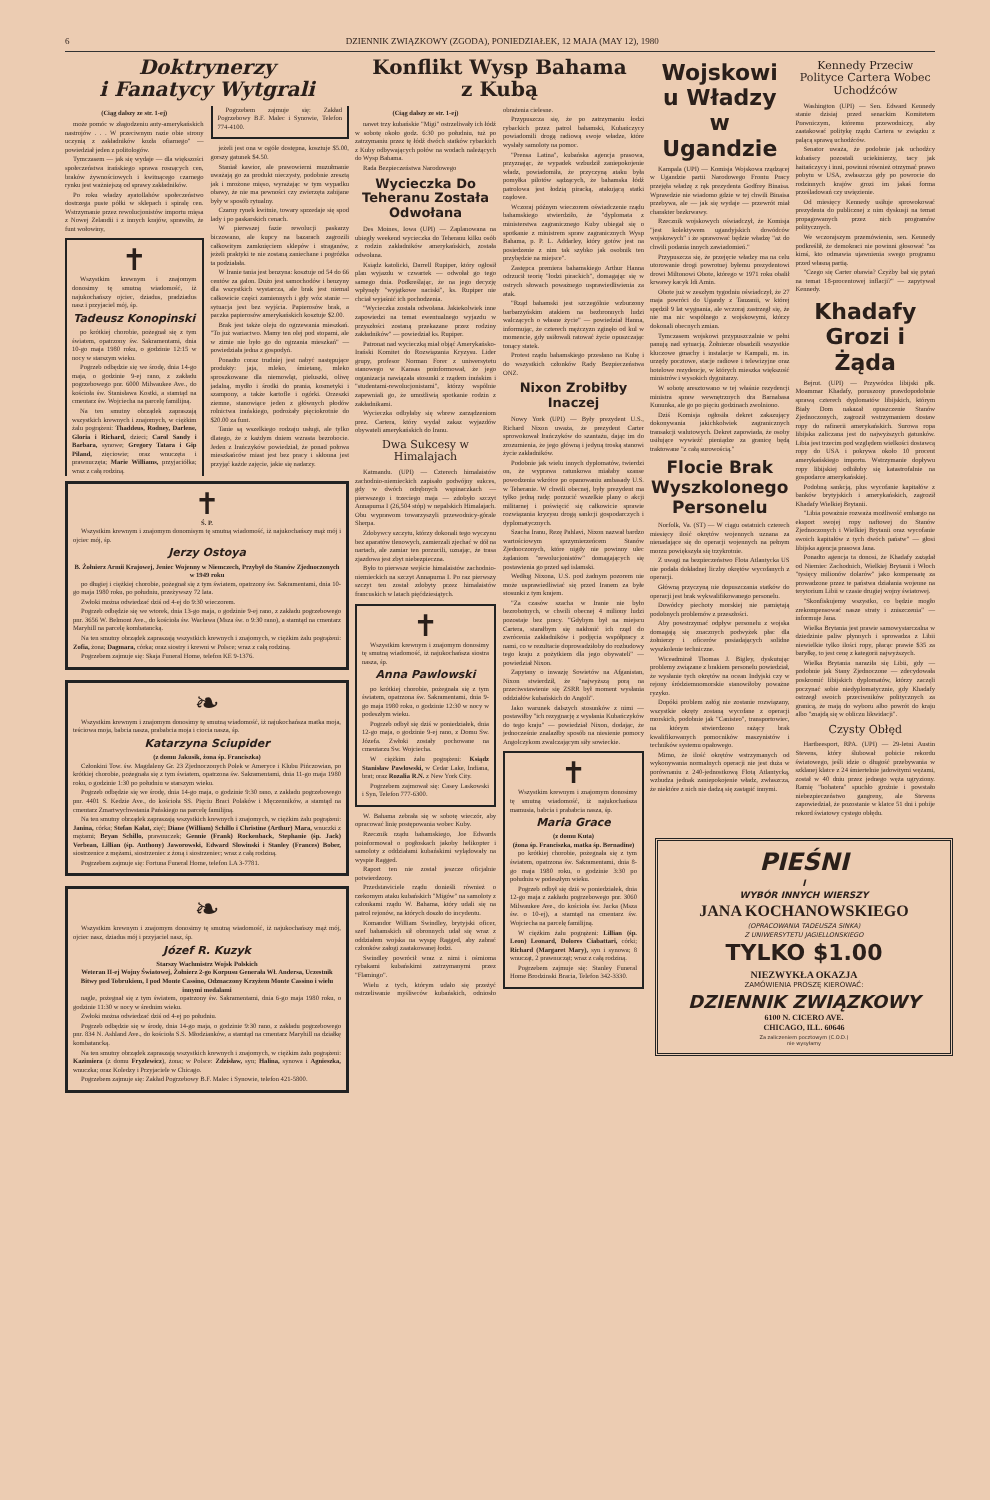6 DZIENNIK ZWIĄZKOWY (ZGODA), PONIEDZIAŁEK, 12 MAJA (MAY 12), 1980
Doktrynerzy
i Fanatycy Wytgrali
(Ciąg dalszy ze str. 1-ej)
może pomóc w złagodzeniu anty-amerykańskich nastrojów . . . W przeciwnym razie obie strony uczynią z zakładników kozła ofiarnego" — powiedział jeden z politologów.
Tymczasem — jak się wydaje — dla większości społeczeństwa irańskiego sprawa rosnących cen, braków żywnościowych i kwitnącego czarnego rynku jest ważniejszą od sprawy zakładników.
Po roku władzy ayatollahów społeczeństwo dostrzega puste półki w sklepach i spiralę cen. Wstrzymanie przez rewolucjonistów importu mięsa z Nowej Zelandii i z innych krajów, sprawiło, że funt wołowiny,
✝
Wszystkim krewnym i znajomym donosimy tę smutną wiadomość, iż najukochańszy ojciec, dziadus, pradziadus nasz i przyjaciel mój, śp.
Tadeusz Konopinski
po krótkiej chorobie, pożegnał się z tym światem, opatrzony św. Sakramentami, dnia 10-go maja 1980 roku, o godzinie 12:15 w nocy w starszym wieku.
Pogrzeb odbędzie się we środę, dnia 14-go maja, o godzinie 9-ej rano, z zakładu pogrzebowego pnr. 6000 Milwaukee Ave., do kościoła św. Stanisława Kostki, a stamtąd na cmentarz św. Wojciecha na parcelę familijną.
Na ten smutny obrządek zapraszają wszystkich krewnych i znajomych, w ciężkim żalu pogrążeni: Thaddeus, Rodney, Darlene, Gloria i Richard, dzieci; Carol Sandy i Barbara, synowe; Gregory Tatara i Gip Piland, zięciowie; oraz wnuczęta i prawnuczęta; Marie Williams, przyjaciółka; wraz z całą rodziną.
Pogrzebem zajmuje się: Zakład Pogrzebowy B.F. Malec i Synowie, Telefon 774-4100.
jeżeli jest ona w ogóle dostępna, kosztuje $5.00, gorszy gatunek $4.50.
Staniał kawior, ale prawowierni muzułmanie uważają go za produkt nieczysty, podobnie zresztą jak i mrożone mięso, wyrażając w tym wypadku obawy, że nie ma pewności czy zwierzęta zabijane były w sposób rytualny.
Czarny rynek kwitnie, towary sprzedaje się spod lady i po paskarskich cenach.
W pierwszej fazie rewolucji paskarzy biczowano, ale kupcy na bazarach zagrozili całkowitym zamknięciem sklepów i straganów, jeżeli praktyki te nie zostaną zaniechane i pogróżka ta podziałała.
W Iranie tania jest benzyna: kosztuje od 54 do 66 centów za galon. Dużo jest samochodów i benzyny dla wszystkich wystarcza, ale brak jest niemal całkowicie części zamiennych i gdy wóz stanie — sytuacja jest bez wyjścia. Papierosów brak, a paczka papierosów amerykańskich kosztuje $2.00.
Brak jest także oleju do ogrzewania mieszkań. "To już wariactwo. Mamy ten olej pod stopami, ale w zimie nie było go do ogrzania mieszkań" — powiedziała jedna z gospodyń.
Ponadto coraz trudniej jest nabyć następujące produkty: jaja, mleko, śmietanę, mleko sproszkowane dla niemowląt, pieluszki, oliwę jadalną, mydło i środki do prania, kosmetyki i szampony, a także kartofle i ogórki. Orzeszki ziemne, stanowiące jeden z głównych płodów rolnictwa irańskiego, podrożały pięciokrotnie do $20.00 za funt.
Tanie są wszelkiego rodzaju usługi, ale tylko dlatego, że z każdym dniem wzrasta bezrobocie. Jeden z Irańczyków powiedział, że ponad połowa mieszkańców miast jest bez pracy i skłonna jest przyjąć każde zajęcie, jakie się nadarzy.
✝
Ś. P.
Wszystkim krewnym i znajomym donomisym tę smutną wiadomość, iż najukochańszy mąż mój i ojciec mój, śp.
Jerzy Ostoya
B. Żołnierz Armii Krajowej, Jeniec Wojenny w Niemczech, Przybył do Stanów Zjednoczonych w 1949 roku
po długiej i ciężkiej chorobie, pożegnał się z tym światem, opatrzony św. Sakramentami, dnia 10-go maja 1980 roku, po południu, przeżywszy 72 lata.
Zwłoki można odwiedzać dziś od 4-ej do 9:30 wieczorem.
Pogrzeb odbędzie się we wtorek, dnia 13-go maja, o godzinie 9-ej rano, z zakładu pogrzebowego pnr. 3656 W. Belmont Ave., do kościoła św. Wacława (Msza św. o 9:30 rano), a stamtąd na cmentarz Maryhill na parcelę kombatancką.
Na ten smutny obrządek zapraszają wszystkich krewnych i znajomych, w ciężkim żalu pogrążeni: Zofia, żona; Dagmara, córka; oraz siostry i krewni w Polsce; wraz z całą rodziną.
Pogrzebem zajmuje się: Skaja Funeral Home, telefon KE 9-1376.
❧
Wszystkim krewnym i znajomym donosimy tę smutną wiadomość, iż najukochańsza matka moja, teściowa moja, babcia nasza, prababcia moja i ciocia nasza, śp.
Katarzyna Sciupider
(z domu Jakusik, żona śp. Franciszka)
Członkini Tow. św. Magdaleny Gr. 23 Zjednoczonych Polek w Ameryce i Klubu Pińczowian, po krótkiej chorobie, pożegnała się z tym światem, opatrzona św. Sakramentami, dnia 11-go maja 1980 roku, o godzinie 1:30 po południu w starszym wieku.
Pogrzeb odbędzie się we środę, dnia 14-go maja, o godzinie 9:30 rano, z zakładu pogrzebowego pnr. 4401 S. Kedzie Ave., do kościoła SS. Pięciu Braci Polaków i Męczenników, a stamtąd na cmentarz Zmartwychwstania Pańskiego na parcelę familijną.
Na ten smutny obrządek zapraszają wszystkich krewnych i znajomych, w ciężkim żalu pogrążeni: Janina, córka; Stefan Kałat, zięć; Diane (William) Schillo i Christine (Arthur) Mara, wnuczki z mężami; Bryan Schillo, prawnuczek; Gennie (Frank) Rockenback, Stephanie (śp. Jack) Verbean, Lillian (śp. Anthony) Jaworowski, Edward Slowinski i Stanley (Frances) Bober, siostrzenice z mężami, siostrzeniec z żoną i siostrzeniec; wraz z całą rodziną.
Pogrzebem zajmuje się: Fortuna Funeral Home, telefon LA 3-7781.
❧
Wszystkim krewnym i znajomym donosimy tę smutną wiadomość, iż najukochańszy mąż mój, ojciec nasz, dziadus mój i przyjaciel nasz, śp.
Józef R. Kuzyk
Starszy Wachmistrz Wojsk Polskich
Weteran II-ej Wojny Światowej, Żołnierz 2-go Korpusu Generała Wł. Andersa, Uczestnik Bitwy pod Tobrukiem, I pod Monte Cassino, Odznaczony Krzyżem Monte Cassino i wielu innymi medalami
nagle, pożegnał się z tym światem, opatrzony św. Sakramentami, dnia 6-go maja 1980 roku, o godzinie 11:30 w nocy w średnim wieku.
Zwłoki można odwiedzać dziś od 4-ej po południu.
Pogrzeb odbędzie się w środę, dnia 14-go maja, o godzinie 9:30 rano, z zakładu pogrzebowego pnr. 834 N. Ashland Ave., do kościoła S.S. Młodzianków, a stamtąd na cmentarz Maryhill na działkę kombatancką.
Na ten smutny obrządek zapraszają wszystkich krewnych i znajomych, w ciężkim żalu pogrążeni: Kazimiera (z domu Fryzlewicz), żona; w Polsce: Zdzisław, syn; Halina, synowa i Agnieszka, wnuczka; oraz Koledzy i Przyjaciele w Chicago.
Pogrzebem zajmuje się: Zakład Pogrzebowy B.F. Malec i Synowie, telefon 421-5800.
Konflikt Wysp Bahama
z Kubą
(Ciąg dalszy ze str. 1-ej)
nawet trzy kubańskie "Migi" ostrzeliwały ich łódź w sobotę około godz. 6:30 po południu, tuż po zatrzymaniu przez tę łódź dwóch statków rybackich z Kuby odbywających połów na wodach należących do Wysp Bahama.
Rada Bezpieczeństwa Narodowego
Wycieczka Do Teheranu Została Odwołana
Des Moines, Iowa (UPI) — Zaplanowana na ubiegły weekend wycieczka do Teheranu kilku osób z rodzin zakładników amerykańskich, została odwołana.
Ksiądz katolicki, Darrell Rupiper, który ogłosił plan wyjazdu w czwartek — odwołał go tego samego dnia. Podkreślając, że na jego decyzję wpłynęły "wyjątkowe naciski", ks. Rupiper nie chciał wyjaśnić ich pochodzenia.
"Wycieczka została odwołana. Jakiekolwiek inne zapowiedzi na temat ewentualnego wyjazdu w przyszłości zostaną przekazane przez rodziny zakładników" — powiedział ks. Rupiper.
Patronat nad wycieczką miał objąć Amerykańsko-Irański Komitet do Rozwiązania Kryzysu. Lider grupy, profesor Norman Forer z uniwersytetu stanowego w Kansas poinformował, że jego organizacja nawiązała stosunki z rządem irańskim i "studentami-rewolucjonistami", którzy wspólnie zapewniali go, że umożliwią spotkanie rodzin z zakładnikami.
Wycieczka odbyłaby się wbrew zarządzeniom prez. Cartera, który wydał zakaz wyjazdów obywateli amerykańskich do Iranu.
Dwa Sukcesy w Himalajach
Katmandu. (UPI) — Czterech himalaistów zachodnio-niemieckich zapisało podwójny sukces, gdy w dwóch odrębnych wspinaczkach — pierwszego i trzeciego maja — zdobyło szczyt Annapurna I (26,504 stóp) w nepalskich Himalajach. Obu wyprawom towarzyszyli przewodnicy-górale Sherpa.
Zdobywcy szczytu, którzy dokonali tego wyczynu bez aparatów tlenowych, zamierzali zjechać w dół na nartach, ale zamiar ten porzucili, uznając, że trasa zjazdowa jest zbyt niebezpieczna.
Było to pierwsze wejście himalaistów zachodnio-niemieckich na szczyt Annapurna I. Po raz pierwszy szczyt ten został zdobyty przez himalaistów francuskich w latach pięćdziesiątych.
✝
Wszystkim krewnym i znajomym donosimy tę smutną wiadomość, iż najukochańsza siostra nasza, śp.
Anna Pawlowski
po krótkiej chorobie, pożegnała się z tym światem, opatrzona św. Sakramentami, dnia 9-go maja 1980 roku, o godzinie 12:30 w nocy w podeszłym wieku.
Pogrzeb odbył się dziś w poniedziałek, dnia 12-go maja, o godzinie 9-ej rano, z Domu Sw. Józefa. Zwłoki zostały pochowane na cmentarzu Sw. Wojciecha.
W ciężkim żalu pogrążeni: Ksiądz Stanisław Pawlowski, w Cedar Lake, Indiana, brat; oraz Rozalia R.N. z New York City.
Pogrzebem zajmował się: Casey Laskowski i Syn, Telefon 777-6300.
W. Bahama zebrała się w sobotę wieczór, aby opracować linię postępowania wobec Kuby.
Rzecznik rządu bahamskiego, Joe Edwards poinformował o pogłoskach jakoby helikopter i samoloty z oddziałami kubańskimi wylądowały na wyspie Ragged.
Raport ten nie został jeszcze oficjalnie potwierdzony.
Przedstawiciele rządu donieśli również o rzekomym ataku kubańskich "Migów" na samoloty z członkami rządu W. Bahama, który udali się na patrol rejonów, na których doszło do incydentu.
Komandor William Swindley, brytyjski oficer, szef bahamskich sił obronnych udał się wraz z oddziałem wojska na wyspę Ragged, aby zabrać członków załogi zaatakowanej łodzi.
Swindley powrócił wraz z nimi i ośmioma rybakami kubańskimi zatrzymanymi przez "Flamingo".
Wielu z tych, którym udało się przeżyć ostrzeliwanie myśliwców kubańskich, odniosło obrażenia cielesne.
Przypuszcza się, że po zatrzymaniu łodzi rybackich przez patrol bahamski, Kubańczycy powiadomili drogą radiową swoje władze, które wysłały samoloty na pomoc.
"Prensa Latina", kubańska agencja prasowa, przyznając, że wypadek wzbudził zaniepokojenie władz, powiadomiła, że przyczyną ataku była pomyłka pilotów sądzących, że bahamska łódź patrolowa jest łodzią piracką, atakującą statki rządowe.
Wczoraj późnym wieczorem oświadczenie rządu bahamskiego stwierdziło, że "dyplomata z ministerstwa zagranicznego Kuby ubiegał się o spotkanie z ministrem spraw zagranicznych Wysp Bahama, p. P. L. Addarley, który gotów jest na posiedzenie z nim tak szybko jak osobnik ten przybędzie na miejsce".
Zastępca premiera bahamskiego Arthur Hanna odrzucił teorię "łodzi pirackich", domagając się w ostrych słowach poważnego usprawiedliwienia za atak.
"Rząd bahamski jest szczególnie wzburzony barbarzyńskim atakiem na bezbronnych ludzi walczących o własne życie" — powiedział Hanna, informując, że czterech mężczyzn zginęło od kul w momencie, gdy usiłowali ratować życie opuszczając tonący statek.
Protest rządu bahamskiego przesłano na Kubę i do wszystkich członków Rady Bezpieczeństwa ONZ.
Nixon Zrobiłby Inaczej
Nowy York (UPI) — Były prezydent U.S., Richard Nixon uważa, że prezydent Carter sprowokował Irańczyków do szantażu, dając im do zrozumienia, że jego główną i jedyną troską stanowi życie zakładników.
Podobnie jak wielu innych dyplomatów, twierdzi on, że wyprawa ratunkowa miałaby szanse powodzenia wkrótce po opanowaniu ambasady U.S. w Teheranie. W chwili obecnej, były prezydent ma tylko jedną radę: porzucić wszelkie plany o akcji militarnej i poświęcić się całkowicie sprawie rozwiązania kryzysu drogą sankcji gospodarczych i dyplomatycznych.
Szacha Iranu, Rezę Pahlavi, Nixon nazwał bardzo wartościowym sprzymierzeńcem Stanów Zjednoczonych, które nigdy nie powinny ulec żądaniom "rewolucjonistów" domagających się postawienia go przed sąd islamski.
Według Nixona, U.S. pod żadnym pozorem nie może usprawiedliwiać się przed Iranem za byłe stosunki z tym krajem.
"Za czasów szacha w Iranie nie było bezrobotnych, w chwili obecnej 4 miliony ludzi pozostaje bez pracy. "Gdybym był na miejscu Cartera, starałbym się nakłonić ich rząd do zwrócenia zakładników i podjęcia współpracy z nami, co w rezultacie doprowadziłoby do rozbudowy tego kraju z pożytkiem dla jego obywateli" — powiedział Nixon.
Zapytany o inwazję Sowietów na Afganistan, Nixon stwierdził, że "najwyższą porą na przeciwstawienie się ZSRR był moment wysłania oddziałów kubańskich do Angoli".
Jako warunek dalszych stosunków z nimi — postawiłby "ich rezygnację z wysłania Kubańczyków do tego kraju" — powiedział Nixon, dodając, że jednocześnie znalazłby sposób na niesienie pomocy Angolczykom zwalczającym siły sowieckie.
✝
Wszystkim krewnym i znajomym donosimy tę smutną wiadomość, iż najukochańsza mamusia, babcia i prababcia nasza, śp.
Maria Grace
(z domu Kuta)
(żona śp. Franciszka, matka śp. Bernadine)
po krótkiej chorobie, pożegnała się z tym światem, opatrzona św. Sakramentami, dnia 8-go maja 1980 roku, o godzinie 3:30 po południu w podeszłym wieku.
Pogrzeb odbył się dziś w poniedziałek, dnia 12-go maja z zakładu pogrzebowego pnr. 3060 Milwaukee Ave., do kościoła św. Jacka (Msza św. o 10-ej), a stamtąd na cmentarz św. Wojciecha na parcelę familijną.
W ciężkim żalu pogrążeni: Lillian (śp. Leon) Leonard, Dolores Ciabattari, córki; Richard (Margaret Mary), syn i synowa; 8 wnucząt, 2 prawnucząt; wraz z całą rodziną.
Pogrzebem zajmuje się: Stanley Funeral Home Brodzinski Bracia, Telefon 342-3330.
Wojskowi u Władzy w Ugandzie
Kampala (UPI) — Komisja Wojskowa rządzącej w Ugandzie partii Narodowego Frontu Pracy przejęła władzę z rąk prezydenta Godfrey Binaisa. Wprawdzie nie wiadomo gdzie w tej chwili Binaisa przebywa, ale — jak się wydaje — przewrót miał charakter bezkrwawy.
Rzecznik wojskowych oświadczył, że Komisja "jest kolektywem ugandyjskich dowódców wojskowych" i że sprawować będzie władzę "aż do chwili podania innych zawiadomień."
Przypuszcza się, że przejęcie władzy ma na celu utorowanie drogi powrotnej byłemu prezydentowi drowi Miltonowi Obote, którego w 1971 roku obalił krwawy kacyk Idi Amin.
Obote już w zeszłym tygodniu oświadczył, że 27 maja powróci do Ugandy z Tanzanii, w której spędził 9 lat wygnania, ale wczoraj zastrzegł się, że nie ma nic wspólnego z wojskowymi, którzy dokonali obecnych zmian.
Tymczasem wojskowi przypuszczalnie w pełni panują nad sytuacją. Żołnierze obsadzili wszystkie kluczowe gmachy i instalacje w Kampali, m. in. urzędy pocztowe, stacje radiowe i telewizyjne oraz hotelowe rezydencje, w których mieszka większość ministrów i wysokich dygnitarzy.
W sobotę aresztowano w tej właśnie rezydencji ministra spraw wewnętrznych dra Barnabasa Kununka, ale go po pięciu godzinach zwolniono.
Dziś Komisja ogłosiła dekret zakazujący dokonywania jakichkolwiek zagranicznych transakcji walutowych. Dekret zapowiada, że osoby usiłujące wywieźć pieniądze za granicę będą traktowane "z całą surowością."
Flocie Brak Wyszkolonego Personelu
Norfolk, Va. (ST) — W ciągu ostatnich czterech miesięcy ilość okrętów wojennych uznana za nienadające się do operacji wojennych na pełnym morzu powiększyła się trzykrotnie.
Z uwagi na bezpieczeństwo Flota Atlantycka US nie podała dokładnej liczby okrętów wycofanych z operacji.
Główną przyczyną nie dopuszczania statków do operacji jest brak wykwalifikowanego personelu.
Dowódcy piechoty morskiej nie pamiętają podobnych problemów z przeszłości.
Aby powstrzymać odpływ personelu z wojska domagają się znacznych podwyżek płac dla żołnierzy i oficerów posiadających solidne wyszkolenie techniczne.
Wiceadmirał Thomas J. Bigley, dyskutując problemy związane z brakiem personelu powiedział, że wysłanie tych okrętów na ocean Indyjski czy w rejony śródziemnomorskie stanowiłoby poważne ryzyko.
Dopóki problem załóg nie zostanie rozwiązany, wszystkie okręty zostaną wycofane z operacji morskich, podobnie jak "Canisteo", transportowiec, na którym stwierdzono rażący brak kwalifikowanych pomocników maszynistów i techników systemu opałowego.
Mimo, że ilość okrętów wstrzymanych od wykonywania normalnych operacji nie jest duża w porównaniu z 240-jednostkową Flotą Atlantycką, wzbudza jednak zaniepokojenie władz, zwłaszcza, że niektóre z nich nie dadzą się zastąpić innymi.
Kennedy Przeciw Polityce Cartera Wobec Uchodźców
Washington (UPI) — Sen. Edward Kennedy stanie dzisiaj przed senackim Komitetem Prawniczym, któremu przewodniczy, aby zaatakować politykę rządu Cartera w związku z palącą sprawą uchodźców.
Senator uważa, że podobnie jak uchodźcy kubańscy pozostali uciekinierzy, tacy jak haitańczycy i inni, powinni również otrzymać prawo pobytu w USA, zwłaszcza gdy po powrocie do rodzinnych krajów grozi im jakaś forma prześladowań czy uwięzienie.
Od miesięcy Kennedy usiłuje sprowokować prezydenta do publicznej z nim dyskusji na temat propagowanych przez nich programów politycznych.
We wczorajszym przemówieniu, sen. Kennedy podkreślił, że demokraci nie powinni głosować "za kimś, kto odmawia ujawnienia swego programu przed własną partią.
"Czego się Carter obawia? Czyżby bał się pytań na temat 18-procentowej inflacji?" — zapytywał Kennedy.
Khadafy Grozi i Żąda
Bejrut. (UPI) — Przywódca libijski płk. Moammar Khadafy, poruszony prawdopodobnie sprawą czterech dyplomatów libijskich, którym Biały Dom nakazał opuszczenie Stanów Zjednoczonych, zagroził wstrzymaniem dostaw ropy do rafinerii amerykańskich. Surowa ropa libijska zaliczana jest do najwyższych gatunków. Libia jest trzecim pod względem wielkości dostawcą ropy do USA i pokrywa około 10 procent amerykańskiego importu. Wstrzymanie dopływu ropy libijskiej odbiłoby się katastrofalnie na gospodarce amerykańskiej.
Podobną sankcją, plus wycofanie kapitałów z banków brytyjskich i amerykańskich, zagroził Khadafy Wielkiej Brytanii.
"Libia poważnie rozważa możliwość embargo na eksport swojej ropy naftowej do Stanów Zjednoczonych i Wielkiej Brytanii oraz wycofanie swoich kapitałów z tych dwóch państw" — głosi libijska agencja prasowa Jana.
Ponadto agencja ta donosi, że Khadafy zażądał od Niemiec Zachodnich, Wielkiej Brytanii i Włoch "tysięcy milionów dolarów" jako kompensatę za prowadzone przez te państwa działania wojenne na terytorium Libii w czasie drugiej wojny światowej.
"Skonfiskujemy wszystko, co będzie mogło zrekompensować nasze straty i zniszczenia" — informuje Jana.
Wielka Brytania jest prawie samowystarczalna w dziedzinie paliw płynnych i sprowadza z Libii niewielkie tylko ilości ropy, płacąc prawie $35 za baryłkę, to jest cenę z kategorii najwyższych.
Wielka Brytania naraziła się Libii, gdy — podobnie jak Stany Zjednoczone — zdecydowała poskromić libijskich dyplomatów, którzy zaczęli poczynać sobie niedyplomatycznie, gdy Khadafy ostrzegł swoich przeciwników politycznych za granicą, że mają do wyboru albo powrót do kraju albo "znajdą się w obliczu likwidacji".
Czysty Obłęd
Hartbeesport, RPA. (UPI) — 29-letni Austin Stevens, który ślubował pobicie rekordu światowego, jeśli idzie o długość przebywania w szklanej klatce z 24 śmiertelnie jadowitymi wężami, został w 40 dniu przez jednego węża ugryziony. Ramię "bohatera" spuchło groźnie i powstało niebezpieczeństwo gangreny, ale Stevens zapowiedział, że pozostanie w klatce 51 dni i pobije rekord światowy cystego obłędu.
PIEŚNI
I
WYBÓR INNYCH WIERSZY
JANA KOCHANOWSKIEGO
(OPRACOWANIA TADEUSZA SINKA)
Z UNIWERSYTETU JAGIELLONSKIEGO
TYLKO $1.00
NIEZWYKŁA OKAZJA
ZAMÓWIENIA PROSZĘ KIEROWAĆ:
DZIENNIK ZWIĄZKOWY
6100 N. CICERO AVE.
CHICAGO, ILL. 60646
Za zaliczeniem pocztowym (C.O.D.)
nie wysyłamy